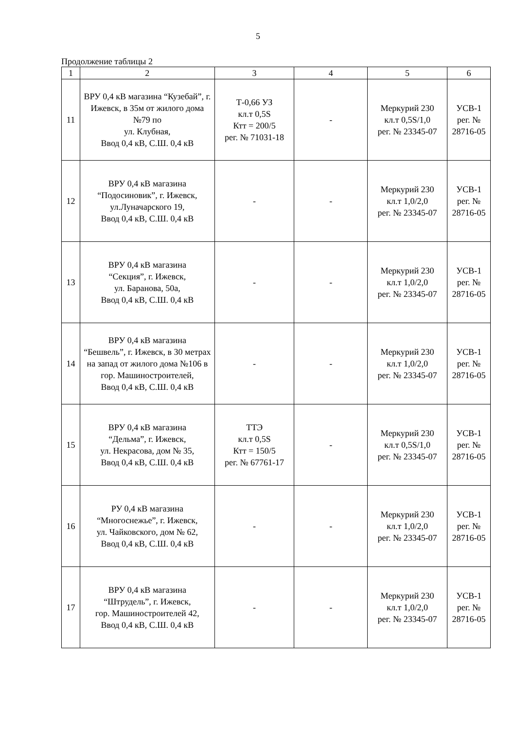5
Продолжение таблицы 2
| 1 | 2 | 3 | 4 | 5 | 6 |
| --- | --- | --- | --- | --- | --- |
| 11 | ВРУ 0,4 кВ магазина “Кузебай”, г. Ижевск, в 35м от жилого дома №79 по ул. Клубная, Ввод 0,4 кВ, С.Ш. 0,4 кВ | Т-0,66 УЗ кл.т 0,5S Ктт = 200/5 рег. № 71031-18 | - | Меркурий 230 кл.т 0,5S/1,0 рег. № 23345-07 | УСВ-1 рег. № 28716-05 |
| 12 | ВРУ 0,4 кВ магазина “Подосиновик”, г. Ижевск, ул.Луначарского 19, Ввод 0,4 кВ, С.Ш. 0,4 кВ | - | - | Меркурий 230 кл.т 1,0/2,0 рег. № 23345-07 | УСВ-1 рег. № 28716-05 |
| 13 | ВРУ 0,4 кВ магазина “Секция”, г. Ижевск, ул. Баранова, 50а, Ввод 0,4 кВ, С.Ш. 0,4 кВ | - | - | Меркурий 230 кл.т 1,0/2,0 рег. № 23345-07 | УСВ-1 рег. № 28716-05 |
| 14 | ВРУ 0,4 кВ магазина “Бешвель”, г. Ижевск, в 30 метрах на запад от жилого дома №106 в гор. Машиностроителей, Ввод 0,4 кВ, С.Ш. 0,4 кВ | - | - | Меркурий 230 кл.т 1,0/2,0 рег. № 23345-07 | УСВ-1 рег. № 28716-05 |
| 15 | ВРУ 0,4 кВ магазина “Дельма”, г. Ижевск, ул. Некрасова, дом № 35, Ввод 0,4 кВ, С.Ш. 0,4 кВ | ТТЭ кл.т 0,5S Ктт = 150/5 рег. № 67761-17 | - | Меркурий 230 кл.т 0,5S/1,0 рег. № 23345-07 | УСВ-1 рег. № 28716-05 |
| 16 | РУ 0,4 кВ магазина “Многоснежье”, г. Ижевск, ул. Чайковского, дом № 62, Ввод 0,4 кВ, С.Ш. 0,4 кВ | - | - | Меркурий 230 кл.т 1,0/2,0 рег. № 23345-07 | УСВ-1 рег. № 28716-05 |
| 17 | ВРУ 0,4 кВ магазина “Штрудель”, г. Ижевск, гор. Машиностроителей 42, Ввод 0,4 кВ, С.Ш. 0,4 кВ | - | - | Меркурий 230 кл.т 1,0/2,0 рег. № 23345-07 | УСВ-1 рег. № 28716-05 |